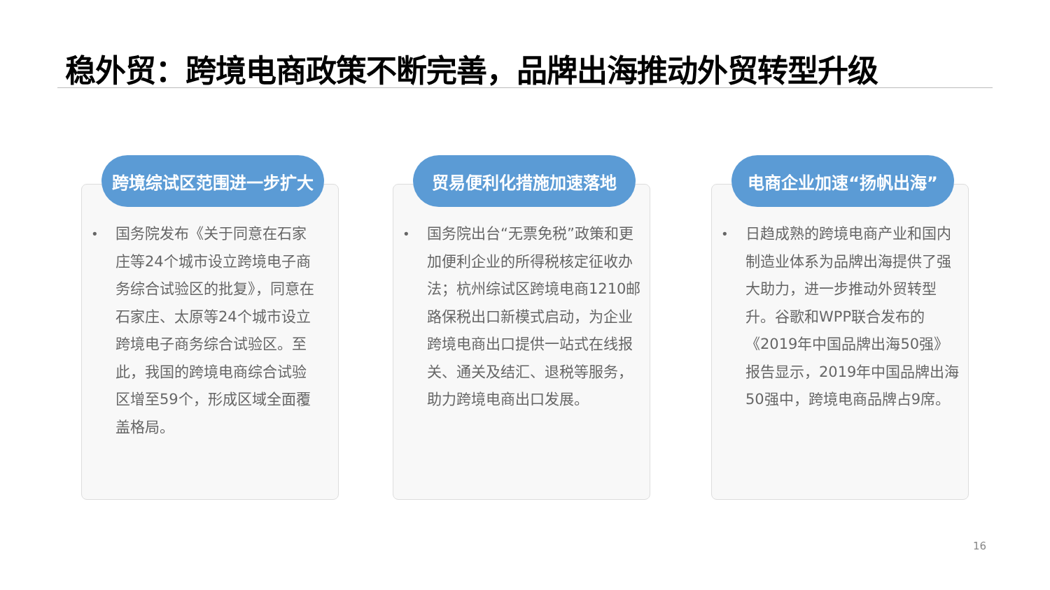稳外贸：跨境电商政策不断完善，品牌出海推动外贸转型升级
跨境综试区范围进一步扩大
•
国务院发布《关于同意在石家庄等24个城市设立跨境电子商务综合试验区的批复》，同意在石家庄、太原等24个城市设立跨境电子商务综合试验区。至此，我国的跨境电商综合试验区增至59个，形成区域全面覆盖格局。
贸易便利化措施加速落地
•
国务院出台“无票免税”政策和更加便利企业的所得税核定征收办法；杭州综试区跨境电商1210邮路保税出口新模式启动，为企业跨境电商出口提供一站式在线报关、通关及结汇、退税等服务，助力跨境电商出口发展。
电商企业加速“扬帆出海”
•
日趋成熟的跨境电商产业和国内制造业体系为品牌出海提供了强大助力，进一步推动外贸转型升。谷歌和WPP联合发布的《2019年中国品牌出海50强》报告显示，2019年中国品牌出海50强中，跨境电商品牌占9席。
16